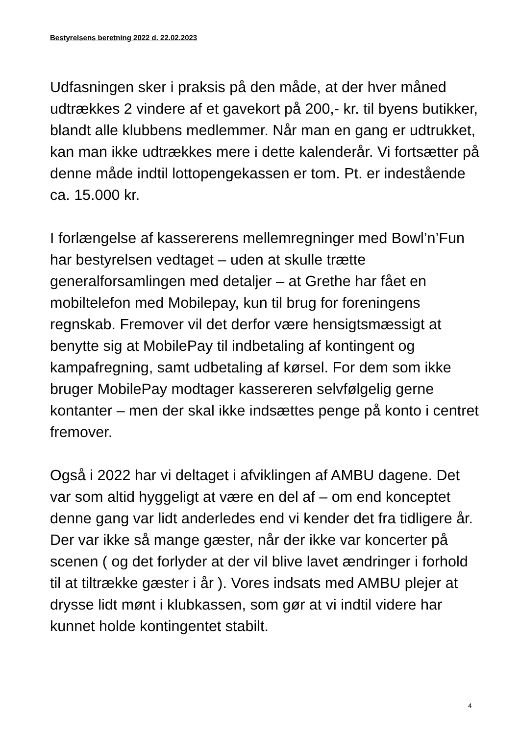Bestyrelsens beretning 2022 d. 22.02.2023
Udfasningen sker i praksis på den måde, at der hver måned udtrækkes 2 vindere af et gavekort på 200,- kr. til byens butikker, blandt alle klubbens medlemmer. Når man en gang er udtrukket, kan man ikke udtrækkes mere i dette kalenderår. Vi fortsætter på denne måde indtil lottopengekassen er tom. Pt. er indestående ca. 15.000 kr.
I forlængelse af kassererens mellemregninger med Bowl’n’Fun har bestyrelsen vedtaget – uden at skulle trætte generalforsamlingen med detaljer – at Grethe har fået en mobiltelefon med Mobilepay, kun til brug for foreningens regnskab. Fremover vil det derfor være hensigtsmæssigt at benytte sig at MobilePay til indbetaling af kontingent og kampafregning, samt udbetaling af kørsel. For dem som ikke bruger MobilePay modtager kassereren selvfølgelig gerne kontanter – men der skal ikke indsættes penge på konto i centret fremover.
Også i 2022 har vi deltaget i afviklingen af AMBU dagene. Det var som altid hyggeligt at være en del af – om end konceptet denne gang var lidt anderledes end vi kender det fra tidligere år. Der var ikke så mange gæster, når der ikke var koncerter på scenen ( og det forlyder at der vil blive lavet ændringer i forhold til at tiltrække gæster i år ). Vores indsats med AMBU plejer at drysse lidt mønt i klubkassen, som gør at vi indtil videre har kunnet holde kontingentet stabilt.
4